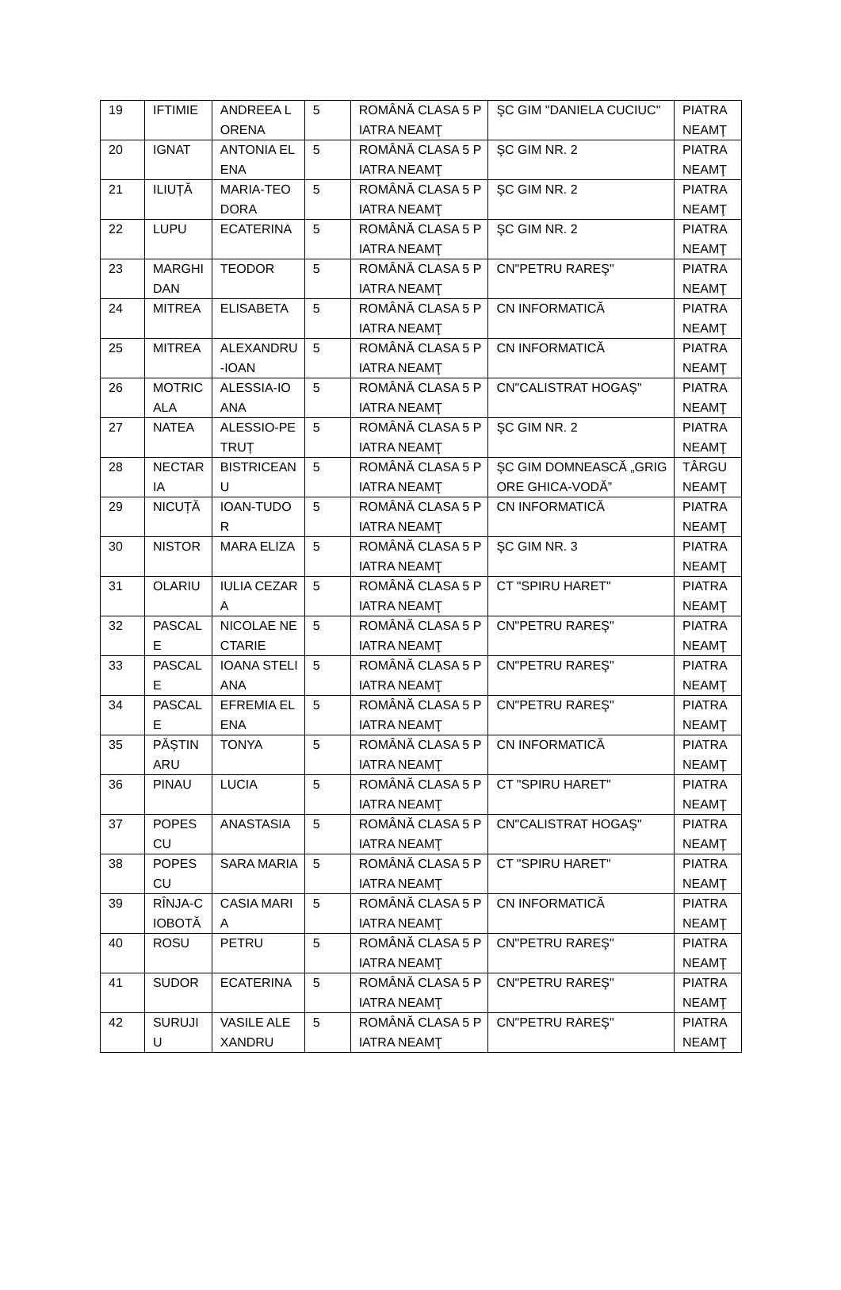| 19 | IFTIMIE | ANDREEA LORENA | 5 | ROMÂNĂ CLASA 5 PIATRA NEAMŢ | ŞC GIM "DANIELA CUCIUC" | PIATRA NEAMŢ |
| 20 | IGNAT | ANTONIA ELENA | 5 | ROMÂNĂ CLASA 5 PIATRA NEAMŢ | ŞC GIM NR. 2 | PIATRA NEAMŢ |
| 21 | ILIUȚĂ | MARIA-TEODORA | 5 | ROMÂNĂ CLASA 5 PIATRA NEAMŢ | ŞC GIM NR. 2 | PIATRA NEAMŢ |
| 22 | LUPU | ECATERINA | 5 | ROMÂNĂ CLASA 5 PIATRA NEAMŢ | ŞC GIM NR. 2 | PIATRA NEAMŢ |
| 23 | MARGHIDAN | TEODOR | 5 | ROMÂNĂ CLASA 5 PIATRA NEAMŢ | CN"PETRU RAREŞ" | PIATRA NEAMŢ |
| 24 | MITREA | ELISABETA | 5 | ROMÂNĂ CLASA 5 PIATRA NEAMŢ | CN INFORMATICĂ | PIATRA NEAMŢ |
| 25 | MITREA | ALEXANDRU-IOAN | 5 | ROMÂNĂ CLASA 5 PIATRA NEAMŢ | CN INFORMATICĂ | PIATRA NEAMŢ |
| 26 | MOTRICALA | ALESSIA-IOANA | 5 | ROMÂNĂ CLASA 5 PIATRA NEAMŢ | CN"CALISTRAT HOGAŞ" | PIATRA NEAMŢ |
| 27 | NATEA | ALESSIO-PETRUȚ | 5 | ROMÂNĂ CLASA 5 PIATRA NEAMŢ | ŞC GIM NR. 2 | PIATRA NEAMŢ |
| 28 | NECTARIA | BISTRICEANU | 5 | ROMÂNĂ CLASA 5 PIATRA NEAMŢ | ŞC GIM DOMNEASCĂ „GRIGORE GHICA-VODĂ” | TÂRGU NEAMŢ |
| 29 | NICUȚĂ | IOAN-TUDOR | 5 | ROMÂNĂ CLASA 5 PIATRA NEAMŢ | CN INFORMATICĂ | PIATRA NEAMŢ |
| 30 | NISTOR | MARA ELIZA | 5 | ROMÂNĂ CLASA 5 PIATRA NEAMŢ | ŞC GIM NR. 3 | PIATRA NEAMŢ |
| 31 | OLARIU | IULIA CEZARA | 5 | ROMÂNĂ CLASA 5 PIATRA NEAMŢ | CT "SPIRU HARET" | PIATRA NEAMŢ |
| 32 | PASCALE | NICOLAE NECTARIE | 5 | ROMÂNĂ CLASA 5 PIATRA NEAMŢ | CN"PETRU RAREŞ" | PIATRA NEAMŢ |
| 33 | PASCALE | IOANA STELIANA | 5 | ROMÂNĂ CLASA 5 PIATRA NEAMŢ | CN"PETRU RAREŞ" | PIATRA NEAMŢ |
| 34 | PASCALE | EFREMIA ELENA | 5 | ROMÂNĂ CLASA 5 PIATRA NEAMŢ | CN"PETRU RAREŞ" | PIATRA NEAMŢ |
| 35 | PĂȘTINARU | TONYA | 5 | ROMÂNĂ CLASA 5 PIATRA NEAMŢ | CN INFORMATICĂ | PIATRA NEAMŢ |
| 36 | PINAU | LUCIA | 5 | ROMÂNĂ CLASA 5 PIATRA NEAMŢ | CT "SPIRU HARET" | PIATRA NEAMŢ |
| 37 | POPESCU | ANASTASIA | 5 | ROMÂNĂ CLASA 5 PIATRA NEAMŢ | CN"CALISTRAT HOGAŞ" | PIATRA NEAMŢ |
| 38 | POPESCU | SARA MARIA | 5 | ROMÂNĂ CLASA 5 PIATRA NEAMŢ | CT "SPIRU HARET" | PIATRA NEAMŢ |
| 39 | RÎNJA-CIOBOTĂ | CASIA MARIA | 5 | ROMÂNĂ CLASA 5 PIATRA NEAMŢ | CN INFORMATICĂ | PIATRA NEAMŢ |
| 40 | ROSU | PETRU | 5 | ROMÂNĂ CLASA 5 PIATRA NEAMŢ | CN"PETRU RAREŞ" | PIATRA NEAMŢ |
| 41 | SUDOR | ECATERINA | 5 | ROMÂNĂ CLASA 5 PIATRA NEAMŢ | CN"PETRU RAREŞ" | PIATRA NEAMŢ |
| 42 | SURUJIU | VASILE ALEXANDRU | 5 | ROMÂNĂ CLASA 5 PIATRA NEAMŢ | CN"PETRU RAREŞ" | PIATRA NEAMŢ |